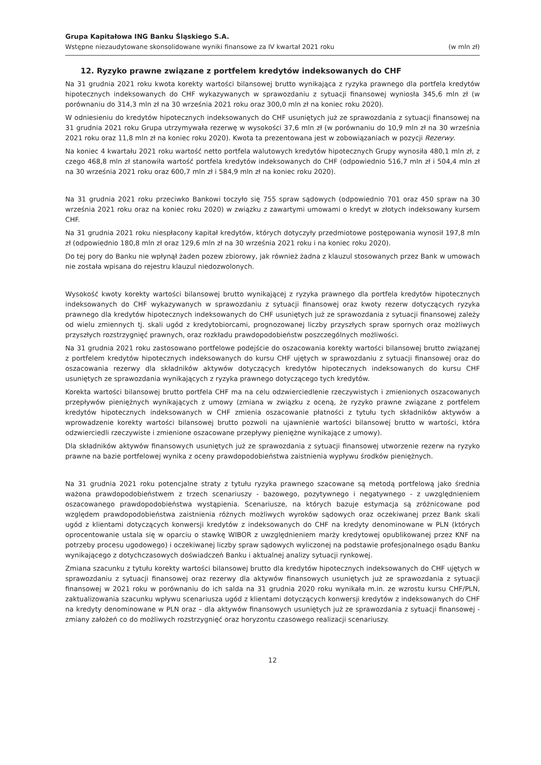Grupa Kapitałowa ING Banku Śląskiego S.A.
Wstępne niezaudytowane skonsolidowane wyniki finansowe za IV kwartał 2021 roku (w mln zł)
12. Ryzyko prawne związane z portfelem kredytów indeksowanych do CHF
Na 31 grudnia 2021 roku kwota korekty wartości bilansowej brutto wynikająca z ryzyka prawnego dla portfela kredytów hipotecznych indeksowanych do CHF wykazywanych w sprawozdaniu z sytuacji finansowej wyniosła 345,6 mln zł (w porównaniu do 314,3 mln zł na 30 września 2021 roku oraz 300,0 mln zł na koniec roku 2020).
W odniesieniu do kredytów hipotecznych indeksowanych do CHF usuniętych już ze sprawozdania z sytuacji finansowej na 31 grudnia 2021 roku Grupa utrzymywała rezerwę w wysokości 37,6 mln zł (w porównaniu do 10,9 mln zł na 30 września 2021 roku oraz 11,8 mln zł na koniec roku 2020). Kwota ta prezentowana jest w zobowiązaniach w pozycji Rezerwy.
Na koniec 4 kwartału 2021 roku wartość netto portfela walutowych kredytów hipotecznych Grupy wynosiła 480,1 mln zł, z czego 468,8 mln zł stanowiła wartość portfela kredytów indeksowanych do CHF (odpowiednio 516,7 mln zł i 504,4 mln zł na 30 września 2021 roku oraz 600,7 mln zł i 584,9 mln zł na koniec roku 2020).
Na 31 grudnia 2021 roku przeciwko Bankowi toczyło się 755 spraw sądowych (odpowiednio 701 oraz 450 spraw na 30 września 2021 roku oraz na koniec roku 2020) w związku z zawartymi umowami o kredyt w złotych indeksowany kursem CHF.
Na 31 grudnia 2021 roku niespłacony kapitał kredytów, których dotyczyły przedmiotowe postępowania wynosił 197,8 mln zł (odpowiednio 180,8 mln zł oraz 129,6 mln zł na 30 września 2021 roku i na koniec roku 2020).
Do tej pory do Banku nie wpłynął żaden pozew zbiorowy, jak również żadna z klauzul stosowanych przez Bank w umowach nie została wpisana do rejestru klauzul niedozwolonych.
Wysokość kwoty korekty wartości bilansowej brutto wynikającej z ryzyka prawnego dla portfela kredytów hipotecznych indeksowanych do CHF wykazywanych w sprawozdaniu z sytuacji finansowej oraz kwoty rezerw dotyczących ryzyka prawnego dla kredytów hipotecznych indeksowanych do CHF usuniętych już ze sprawozdania z sytuacji finansowej zależy od wielu zmiennych tj. skali ugód z kredytobiorcami, prognozowanej liczby przyszłych spraw spornych oraz możliwych przyszłych rozstrzygnięć prawnych, oraz rozkładu prawdopodobieństw poszczególnych możliwości.
Na 31 grudnia 2021 roku zastosowano portfelowe podejście do oszacowania korekty wartości bilansowej brutto związanej z portfelem kredytów hipotecznych indeksowanych do kursu CHF ujętych w sprawozdaniu z sytuacji finansowej oraz do oszacowania rezerwy dla składników aktywów dotyczących kredytów hipotecznych indeksowanych do kursu CHF usuniętych ze sprawozdania wynikających z ryzyka prawnego dotyczącego tych kredytów.
Korekta wartości bilansowej brutto portfela CHF ma na celu odzwierciedlenie rzeczywistych i zmienionych oszacowanych przepływów pieniężnych wynikających z umowy (zmiana w związku z oceną, że ryzyko prawne związane z portfelem kredytów hipotecznych indeksowanych w CHF zmienia oszacowanie płatności z tytułu tych składników aktywów a wprowadzenie korekty wartości bilansowej brutto pozwoli na ujawnienie wartości bilansowej brutto w wartości, która odzwierciedli rzeczywiste i zmienione oszacowane przepływy pieniężne wynikające z umowy).
Dla składników aktywów finansowych usuniętych już ze sprawozdania z sytuacji finansowej utworzenie rezerw na ryzyko prawne na bazie portfelowej wynika z oceny prawdopodobieństwa zaistnienia wypływu środków pieniężnych.
Na 31 grudnia 2021 roku potencjalne straty z tytułu ryzyka prawnego szacowane są metodą portfelową jako średnia ważona prawdopodobieństwem z trzech scenariuszy - bazowego, pozytywnego i negatywnego - z uwzględnieniem oszacowanego prawdopodobieństwa wystąpienia. Scenariusze, na których bazuje estymacja są zróżnicowane pod względem prawdopodobieństwa zaistnienia różnych możliwych wyroków sądowych oraz oczekiwanej przez Bank skali ugód z klientami dotyczących konwersji kredytów z indeksowanych do CHF na kredyty denominowane w PLN (których oprocentowanie ustala się w oparciu o stawkę WIBOR z uwzględnieniem marży kredytowej opublikowanej przez KNF na potrzeby procesu ugodowego) i oczekiwanej liczby spraw sądowych wyliczonej na podstawie profesjonalnego osądu Banku wynikającego z dotychczasowych doświadczeń Banku i aktualnej analizy sytuacji rynkowej.
Zmiana szacunku z tytułu korekty wartości bilansowej brutto dla kredytów hipotecznych indeksowanych do CHF ujętych w sprawozdaniu z sytuacji finansowej oraz rezerwy dla aktywów finansowych usuniętych już ze sprawozdania z sytuacji finansowej w 2021 roku w porównaniu do ich salda na 31 grudnia 2020 roku wynikała m.in. ze wzrostu kursu CHF/PLN, zaktualizowania szacunku wpływu scenariusza ugód z klientami dotyczących konwersji kredytów z indeksowanych do CHF na kredyty denominowane w PLN oraz – dla aktywów finansowych usuniętych już ze sprawozdania z sytuacji finansowej - zmiany założeń co do możliwych rozstrzygnięć oraz horyzontu czasowego realizacji scenariuszy.
12